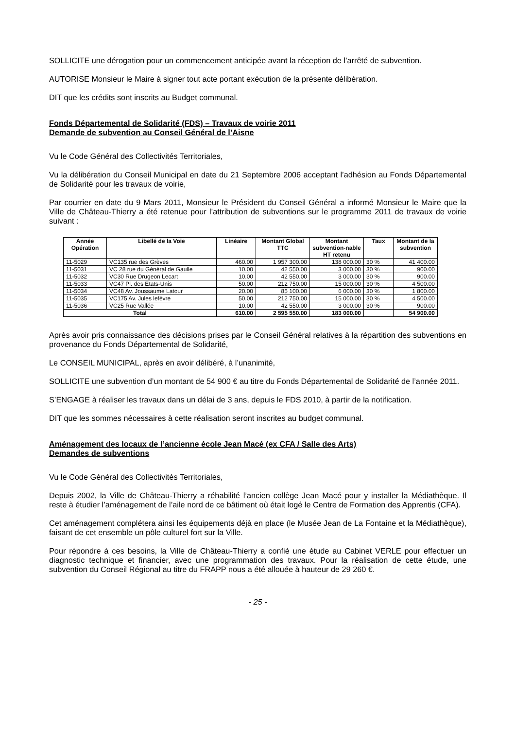SOLLICITE une dérogation pour un commencement anticipée avant la réception de l’arrêté de subvention.
AUTORISE Monsieur le Maire à signer tout acte portant exécution de la présente délibération.
DIT que les crédits sont inscrits au Budget communal.
Fonds Départemental de Solidarité (FDS) – Travaux de voirie 2011
Demande de subvention au Conseil Général de l’Aisne
Vu le Code Général des Collectivités Territoriales,
Vu la délibération du Conseil Municipal en date du 21 Septembre 2006 acceptant l’adhésion au Fonds Départemental de Solidarité pour les travaux de voirie,
Par courrier en date du 9 Mars 2011, Monsieur le Président du Conseil Général a informé Monsieur le Maire que la Ville de Château-Thierry a été retenue pour l’attribution de subventions sur le programme 2011 de travaux de voirie suivant :
| Année Opération | Libellé de la Voie | Linéaire | Montant Global TTC | Montant subvention-nable HT retenu | Taux | Montant de la subvention |
| --- | --- | --- | --- | --- | --- | --- |
| 11-5029 | VC135 rue des Grèves | 460.00 | 1 957 300.00 | 138 000.00 | 30 % | 41 400.00 |
| 11-5031 | VC 28 rue du Général de Gaulle | 10.00 | 42 550.00 | 3 000.00 | 30 % | 900.00 |
| 11-5032 | VC30 Rue Drugeon Lecart | 10.00 | 42 550.00 | 3 000.00 | 30 % | 900.00 |
| 11-5033 | VC47 Pl. des Etats-Unis | 50.00 | 212 750.00 | 15 000.00 | 30 % | 4 500.00 |
| 11-5034 | VC48 Av. Joussaume Latour | 20.00 | 85 100.00 | 6 000.00 | 30 % | 1 800.00 |
| 11-5035 | VC175 Av. Jules lefèvre | 50.00 | 212 750.00 | 15 000.00 | 30 % | 4 500.00 |
| 11-5036 | VC25 Rue Vallée | 10.00 | 42 550.00 | 3 000.00 | 30 % | 900.00 |
| Total | | 610.00 | 2 595 550.00 | 183 000.00 | | 54 900.00 |
Après avoir pris connaissance des décisions prises par le Conseil Général relatives à la répartition des subventions en provenance du Fonds Départemental de Solidarité,
Le CONSEIL MUNICIPAL, après en avoir délibéré, à l’unanimité,
SOLLICITE une subvention d’un montant de 54 900 € au titre du Fonds Départemental de Solidarité de l’année 2011.
S’ENGAGE à réaliser les travaux dans un délai de 3 ans, depuis le FDS 2010, à partir de la notification.
DIT que les sommes nécessaires à cette réalisation seront inscrites au budget communal.
Aménagement des locaux de l’ancienne école Jean Macé (ex CFA / Salle des Arts)
Demandes de subventions
Vu le Code Général des Collectivités Territoriales,
Depuis 2002, la Ville de Château-Thierry a réhabilité l’ancien collège Jean Macé pour y installer la Médiathèque. Il reste à étudier l’aménagement de l’aile nord de ce bâtiment où était logé le Centre de Formation des Apprentis (CFA).
Cet aménagement complétera ainsi les équipements déjà en place (le Musée Jean de La Fontaine et la Médiathèque), faisant de cet ensemble un pôle culturel fort sur la Ville.
Pour répondre à ces besoins, la Ville de Château-Thierry a confié une étude au Cabinet VERLE pour effectuer un diagnostic technique et financier, avec une programmation des travaux. Pour la réalisation de cette étude, une subvention du Conseil Régional au titre du FRAPP nous a été allouée à hauteur de 29 260 €.
- 25 -